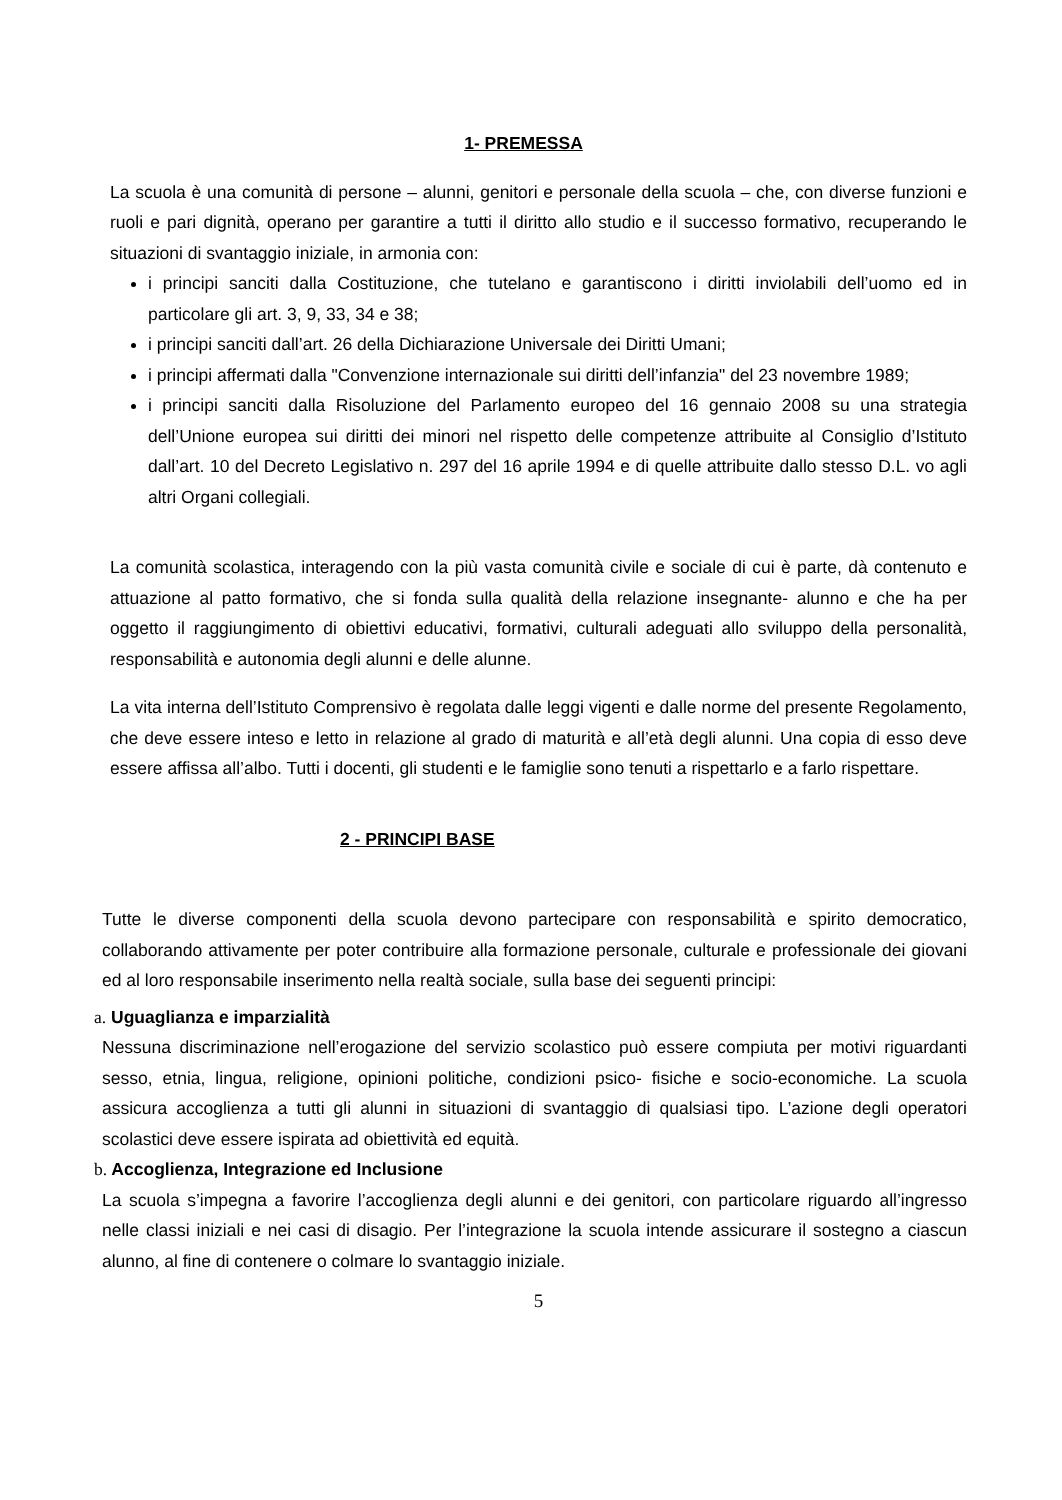1- PREMESSA
La scuola è una comunità di persone – alunni, genitori e personale della scuola – che, con diverse funzioni e ruoli e pari dignità, operano per garantire a tutti il diritto allo studio e il successo formativo, recuperando le situazioni di svantaggio iniziale, in armonia con:
i principi sanciti dalla Costituzione, che tutelano e garantiscono i diritti inviolabili dell’uomo ed in particolare gli art. 3, 9, 33, 34 e 38;
i principi sanciti dall’art. 26 della Dichiarazione Universale dei Diritti Umani;
i principi affermati dalla "Convenzione internazionale sui diritti dell’infanzia" del 23 novembre 1989;
i principi sanciti dalla Risoluzione del Parlamento europeo del 16 gennaio 2008 su una strategia dell’Unione europea sui diritti dei minori nel rispetto delle competenze attribuite al Consiglio d’Istituto dall’art. 10 del Decreto Legislativo n. 297 del 16 aprile 1994 e di quelle attribuite dallo stesso D.L. vo agli altri Organi collegiali.
La comunità scolastica, interagendo con la più vasta comunità civile e sociale di cui è parte, dà contenuto e attuazione al patto formativo, che si fonda sulla qualità della relazione insegnante- alunno e che ha per oggetto il raggiungimento di obiettivi educativi, formativi, culturali adeguati allo sviluppo della personalità, responsabilità e autonomia degli alunni e delle alunne.
La vita interna dell’Istituto Comprensivo è regolata dalle leggi vigenti e dalle norme del presente Regolamento, che deve essere inteso e letto in relazione al grado di maturità e all’età degli alunni. Una copia di esso deve essere affissa all’albo. Tutti i docenti, gli studenti e le famiglie sono tenuti a rispettarlo e a farlo rispettare.
2 - PRINCIPI BASE
Tutte le diverse componenti della scuola devono partecipare con responsabilità e spirito democratico, collaborando attivamente per poter contribuire alla formazione personale, culturale e professionale dei giovani ed al loro responsabile inserimento nella realtà sociale, sulla base dei seguenti principi:
a. Uguaglianza e imparzialità
Nessuna discriminazione nell’erogazione del servizio scolastico può essere compiuta per motivi riguardanti sesso, etnia, lingua, religione, opinioni politiche, condizioni psico- fisiche e socio-economiche. La scuola assicura accoglienza a tutti gli alunni in situazioni di svantaggio di qualsiasi tipo. L’azione degli operatori scolastici deve essere ispirata ad obiettività ed equità.
b. Accoglienza, Integrazione ed Inclusione
La scuola s’impegna a favorire l’accoglienza degli alunni e dei genitori, con particolare riguardo all’ingresso nelle classi iniziali e nei casi di disagio. Per l’integrazione la scuola intende assicurare il sostegno a ciascun alunno, al fine di contenere o colmare lo svantaggio iniziale.
5